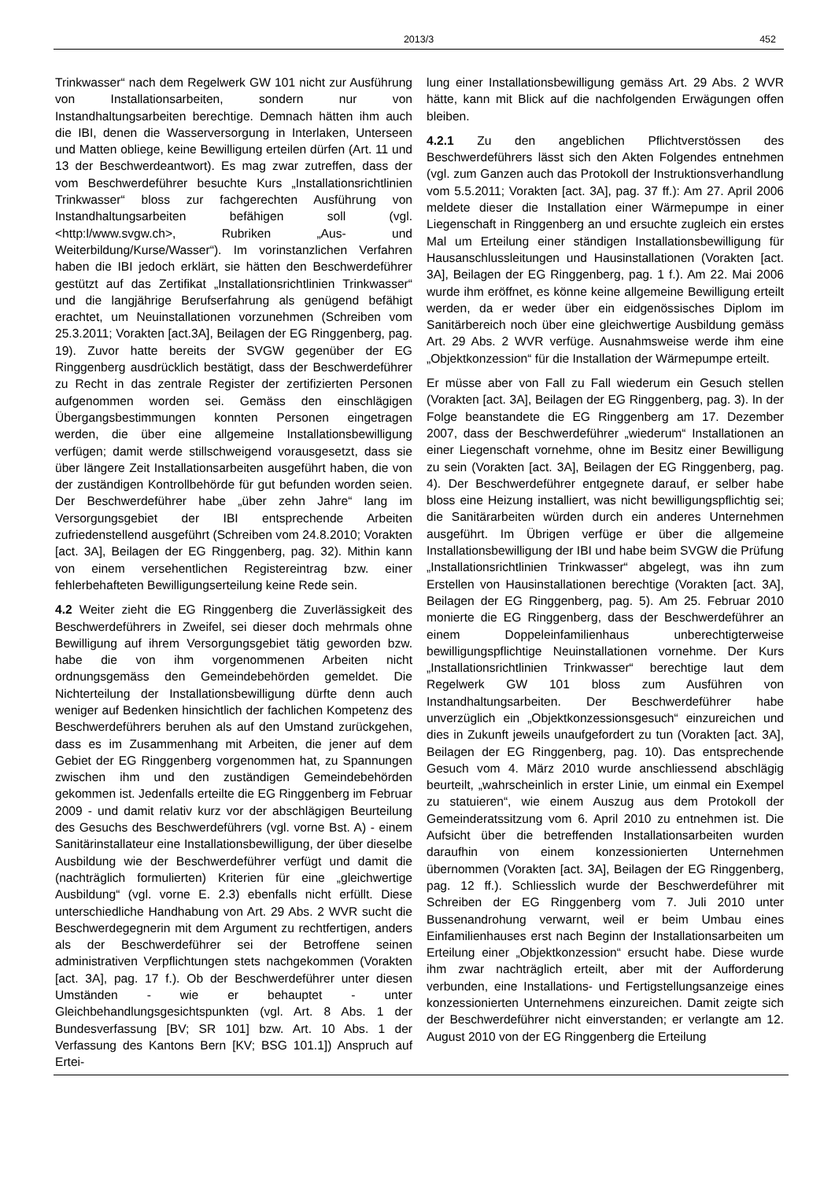2013/3 452
Trinkwasser“ nach dem Regelwerk GW 101 nicht zur Ausführung von Installationsarbeiten, sondern nur von Instandhaltungsarbeiten berechtige. Demnach hätten ihm auch die IBI, denen die Wasserversorgung in Interlaken, Unterseen und Matten obliege, keine Bewilligung erteilen dürfen (Art. 11 und 13 der Beschwerdeantwort). Es mag zwar zutreffen, dass der vom Beschwerdeführer besuchte Kurs „Installationsrichtlinien Trinkwasser“ bloss zur fachgerechten Ausführung von Instandhaltungsarbeiten befähigen soll (vgl. <http:l/www.svgw.ch>, Rubriken „Aus- und Weiterbildung/Kurse/Wasser“). Im vorinstanzlichen Verfahren haben die IBI jedoch erklärt, sie hätten den Beschwerdeführer gestützt auf das Zertifikat „Installationsrichtlinien Trinkwasser“ und die langjährige Berufserfahrung als genügend befähigt erachtet, um Neuinstallationen vorzunehmen (Schreiben vom 25.3.2011; Vorakten [act.3A], Beilagen der EG Ringgenberg, pag. 19). Zuvor hatte bereits der SVGW gegenüber der EG Ringgenberg ausdrücklich bestätigt, dass der Beschwerdeführer zu Recht in das zentrale Register der zertifizierten Personen aufgenommen worden sei. Gemäss den einschlägigen Übergangsbestimmungen konnten Personen eingetragen werden, die über eine allgemeine Installationsbewilligung verfügen; damit werde stillschweigend vorausgesetzt, dass sie über längere Zeit Installationsarbeiten ausgeführt haben, die von der zuständigen Kontrollbehörde für gut befunden worden seien. Der Beschwerdeführer habe „über zehn Jahre“ lang im Versorgungsgebiet der IBI entsprechende Arbeiten zufriedenstellend ausgeführt (Schreiben vom 24.8.2010; Vorakten [act. 3A], Beilagen der EG Ringgenberg, pag. 32). Mithin kann von einem versehentlichen Registereintrag bzw. einer fehlerbehafteten Bewilligungserteilung keine Rede sein.
4.2 Weiter zieht die EG Ringgenberg die Zuverlässigkeit des Beschwerdeführers in Zweifel, sei dieser doch mehrmals ohne Bewilligung auf ihrem Versorgungsgebiet tätig geworden bzw. habe die von ihm vorgenommenen Arbeiten nicht ordnungsgemäss den Gemeindebehörden gemeldet. Die Nichterteilung der Installationsbewilligung dürfte denn auch weniger auf Bedenken hinsichtlich der fachlichen Kompetenz des Beschwerdeführers beruhen als auf den Umstand zurückgehen, dass es im Zusammenhang mit Arbeiten, die jener auf dem Gebiet der EG Ringgenberg vorgenommen hat, zu Spannungen zwischen ihm und den zuständigen Gemeindebehörden gekommen ist. Jedenfalls erteilte die EG Ringgenberg im Februar 2009 - und damit relativ kurz vor der abschlägigen Beurteilung des Gesuchs des Beschwerdeführers (vgl. vorne Bst. A) - einem Sanitärinstallateur eine Installationsbewilligung, der über dieselbe Ausbildung wie der Beschwerdeführer verfügt und damit die (nachträglich formulierten) Kriterien für eine „gleichwertige Ausbildung“ (vgl. vorne E. 2.3) ebenfalls nicht erfüllt. Diese unterschiedliche Handhabung von Art. 29 Abs. 2 WVR sucht die Beschwerdegegnerin mit dem Argument zu rechtfertigen, anders als der Beschwerdeführer sei der Betroffene seinen administrativen Verpflichtungen stets nachgekommen (Vorakten [act. 3A], pag. 17 f.). Ob der Beschwerdeführer unter diesen Umständen - wie er behauptet - unter Gleichbehandlungsgesichtspunkten (vgl. Art. 8 Abs. 1 der Bundesverfassung [BV; SR 101] bzw. Art. 10 Abs. 1 der Verfassung des Kantons Bern [KV; BSG 101.1]) Anspruch auf Ertei-
lung einer Installationsbewilligung gemäss Art. 29 Abs. 2 WVR hätte, kann mit Blick auf die nachfolgenden Erwägungen offen bleiben.
4.2.1 Zu den angeblichen Pflichtverstössen des Beschwerdeführers lässt sich den Akten Folgendes entnehmen (vgl. zum Ganzen auch das Protokoll der Instruktionsverhandlung vom 5.5.2011; Vorakten [act. 3A], pag. 37 ff.): Am 27. April 2006 meldete dieser die Installation einer Wärmepumpe in einer Liegenschaft in Ringgenberg an und ersuchte zugleich ein erstes Mal um Erteilung einer ständigen Installationsbewilligung für Hausanschlussleitungen und Hausinstallationen (Vorakten [act. 3A], Beilagen der EG Ringgenberg, pag. 1 f.). Am 22. Mai 2006 wurde ihm eröffnet, es könne keine allgemeine Bewilligung erteilt werden, da er weder über ein eidgenössisches Diplom im Sanitärbereich noch über eine gleichwertige Ausbildung gemäss Art. 29 Abs. 2 WVR verfüge. Ausnahmsweise werde ihm eine „Objektkonzession“ für die Installation der Wärmepumpe erteilt.
Er müsse aber von Fall zu Fall wiederum ein Gesuch stellen (Vorakten [act. 3A], Beilagen der EG Ringgenberg, pag. 3). In der Folge beanstandete die EG Ringgenberg am 17. Dezember 2007, dass der Beschwerdeführer „wiederum“ Installationen an einer Liegenschaft vornehme, ohne im Besitz einer Bewilligung zu sein (Vorakten [act. 3A], Beilagen der EG Ringgenberg, pag. 4). Der Beschwerdeführer entgegnete darauf, er selber habe bloss eine Heizung installiert, was nicht bewilligungspflichtig sei; die Sanitärarbeiten würden durch ein anderes Unternehmen ausgeführt. Im Übrigen verfüge er über die allgemeine Installationsbewilligung der IBI und habe beim SVGW die Prüfung „Installationsrichtlinien Trinkwasser“ abgelegt, was ihn zum Erstellen von Hausinstallationen berechtige (Vorakten [act. 3A], Beilagen der EG Ringgenberg, pag. 5). Am 25. Februar 2010 monierte die EG Ringgenberg, dass der Beschwerdeführer an einem Doppeleinfamilienhaus unberechtigterweise bewilligungspflichtige Neuinstallationen vornehme. Der Kurs „Installationsrichtlinien Trinkwasser“ berechtige laut dem Regelwerk GW 101 bloss zum Ausführen von Instandhaltungsarbeiten. Der Beschwerdeführer habe unverzüglich ein „Objektkonzessionsgesuch“ einzureichen und dies in Zukunft jeweils unaufgefordert zu tun (Vorakten [act. 3A], Beilagen der EG Ringgenberg, pag. 10). Das entsprechende Gesuch vom 4. März 2010 wurde anschliessend abschlägig beurteilt, „wahrscheinlich in erster Linie, um einmal ein Exempel zu statuieren“, wie einem Auszug aus dem Protokoll der Gemeinderatssitzung vom 6. April 2010 zu entnehmen ist. Die Aufsicht über die betreffenden Installationsarbeiten wurden darauf­hin von einem konzessionierten Unternehmen übernommen (Vorakten [act. 3A], Beilagen der EG Ringgenberg, pag. 12 ff.). Schliesslich wurde der Beschwerdeführer mit Schreiben der EG Ringgenberg vom 7. Juli 2010 unter Bussenandrohung verwarnt, weil er beim Umbau eines Einfamilienhauses erst nach Beginn der Installationsarbeiten um Erteilung einer „Objektkonzession“ ersucht habe. Diese wurde ihm zwar nachträglich erteilt, aber mit der Aufforderung verbunden, eine Installations- und Fertigstellungsanzeige eines konzessionierten Unternehmens einzureichen. Damit zeigte sich der Beschwerdeführer nicht einverstanden; er verlangte am 12. August 2010 von der EG Ringgenberg die Erteilung